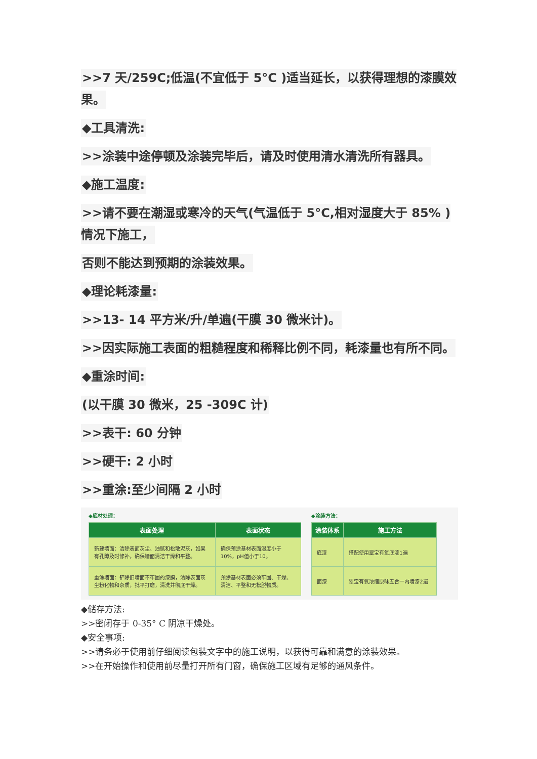>>7 天/259C;低温(不宜低于 5°C )适当延长，以获得理想的漆膜效果。
◆工具清洗:
>>涂装中途停顿及涂装完毕后，请及时使用清水清洗所有器具。
◆施工温度:
>>请不要在潮湿或寒冷的天气(气温低于 5°C,相对湿度大于 85% )情况下施工，
否则不能达到预期的涂装效果。
◆理论耗漆量:
>>13- 14 平方米/升/单遍(干膜 30 微米计)。
>>因实际施工表面的粗糙程度和稀释比例不同，耗漆量也有所不同。
◆重涂时间:
(以干膜 30 微米，25 -309C 计)
>>表干: 60 分钟
>>硬干: 2 小时
>>重涂:至少间隔 2 小时
◆底材处理：
| 表面处理 | 表面状态 |
| --- | --- |
| 新建墙面：清除表面灰尘、油腻和松散泥灰，如果有孔隙及时修补，确保墙面清洁干燥和平整。 | 确保预涂基材表面湿度小于10%，pH值小于10。 |
| 重涂墙面：铲除旧墙面不牢固的漆膜，清除表面灰尘粉化物和杂质，批平打磨，清洗并彻底干燥。 | 预涂基材表面必须牢固、干燥、清洁、平整和无松脱物质。 |
◆涂装方法：
| 涂装体系 | 施工方法 |
| --- | --- |
| 底漆 | 搭配使用翠宝有氧底漆1遍 |
| 面漆 | 翠宝有氧浓缩原味五合一内墙漆2遍 |
◆储存方法:
>>密闭存于 0-35° C 阴凉干燥处。
◆安全事项:
>>请务必于使用前仔细阅读包装文字中的施工说明，以获得可靠和满意的涂装效果。
>>在开始操作和使用前尽量打开所有门窗，确保施工区域有足够的通风条件。